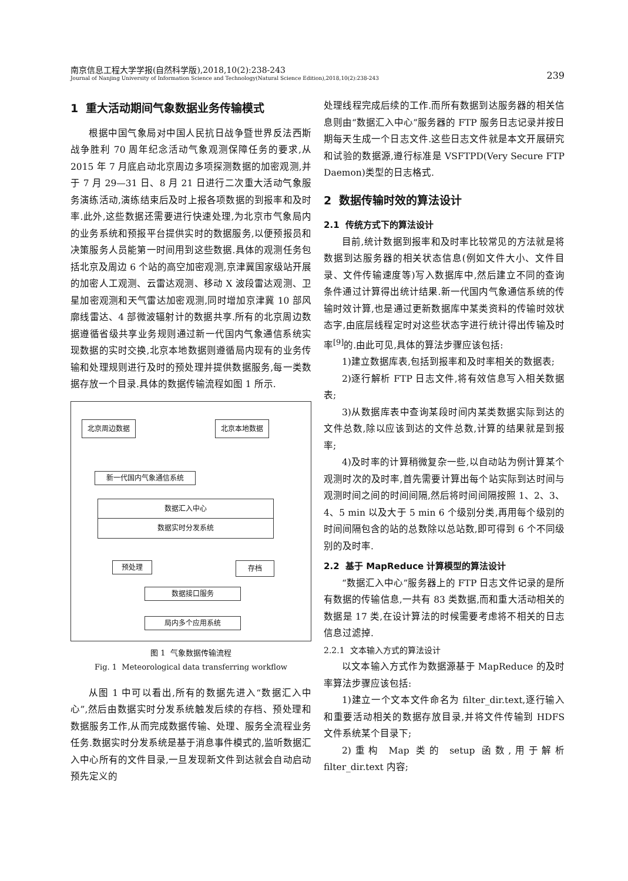南京信息工程大学学报(自然科学版),2018,10(2):238-243
Journal of Nanjing University of Information Science and Technology(Natural Science Edition),2018,10(2):238-243
239
1 重大活动期间气象数据业务传输模式
根据中国气象局对中国人民抗日战争暨世界反法西斯战争胜利 70 周年纪念活动气象观测保障任务的要求,从 2015 年 7 月底启动北京周边多项探测数据的加密观测,并于 7 月 29—31 日、8 月 21 日进行二次重大活动气象服务演练活动,演练结束后及时上报各项数据的到报率和及时率.此外,这些数据还需要进行快速处理,为北京市气象局内的业务系统和预报平台提供实时的数据服务,以便预报员和决策服务人员能第一时间用到这些数据.具体的观测任务包括北京及周边 6 个站的高空加密观测,京津冀国家级站开展的加密人工观测、云雷达观测、移动 X 波段雷达观测、卫星加密观测和天气雷达加密观测,同时增加京津冀 10 部风廓线雷达、4 部微波辐射计的数据共享.所有的北京周边数据遵循省级共享业务规则通过新一代国内气象通信系统实现数据的实时交换,北京本地数据则遵循局内现有的业务传输和处理规则进行及时的预处理并提供数据服务,每一类数据存放一个目录.具体的数据传输流程如图 1 所示.
北京周边数据 北京本地数据
新一代国内气象通信系统
数据汇入中心
数据实时分发系统
预处理 存档
数据接口服务
局内多个应用系统
图 1 气象数据传输流程
Fig. 1 Meteorological data transferring workflow
从图 1 中可以看出,所有的数据先进入“数据汇入中心”,然后由数据实时分发系统触发后续的存档、预处理和数据服务工作,从而完成数据传输、处理、服务全流程业务任务.数据实时分发系统是基于消息事件模式的,监听数据汇入中心所有的文件目录,一旦发现新文件到达就会自动启动预先定义的
处理线程完成后续的工作.而所有数据到达服务器的相关信息则由“数据汇入中心”服务器的 FTP 服务日志记录并按日期每天生成一个日志文件.这些日志文件就是本文开展研究和试验的数据源,遵行标准是 VSFTPD(Very Secure FTP Daemon)类型的日志格式.
2 数据传输时效的算法设计
2.1 传统方式下的算法设计
目前,统计数据到报率和及时率比较常见的方法就是将数据到达服务器的相关状态信息(例如文件大小、文件目录、文件传输速度等)写入数据库中,然后建立不同的查询条件通过计算得出统计结果.新一代国内气象通信系统的传输时效计算,也是通过更新数据库中某类资料的传输时效状态字,由底层线程定时对这些状态字进行统计得出传输及时率<sup>[9]</sup>的.由此可见,具体的算法步骤应该包括:
1)建立数据库表,包括到报率和及时率相关的数据表;
2)逐行解析 FTP 日志文件,将有效信息写入相关数据表;
3)从数据库表中查询某段时间内某类数据实际到达的文件总数,除以应该到达的文件总数,计算的结果就是到报率;
4)及时率的计算稍微复杂一些,以自动站为例计算某个观测时次的及时率,首先需要计算出每个站实际到达时间与观测时间之间的时间间隔,然后将时间间隔按照 1、2、3、4、5 min 以及大于 5 min 6 个级别分类,再用每个级别的时间间隔包含的站的总数除以总站数,即可得到 6 个不同级别的及时率.
2.2 基于 MapReduce 计算模型的算法设计
“数据汇入中心”服务器上的 FTP 日志文件记录的是所有数据的传输信息,一共有 83 类数据,而和重大活动相关的数据是 17 类,在设计算法的时候需要考虑将不相关的日志信息过滤掉.
2.2.1 文本输入方式的算法设计
以文本输入方式作为数据源基于 MapReduce 的及时率算法步骤应该包括:
1)建立一个文本文件命名为 filter_dir.text,逐行输入和重要活动相关的数据存放目录,并将文件传输到 HDFS 文件系统某个目录下;
2)重构 Map 类的 setup 函数,用于解析 filter_dir.text 内容;